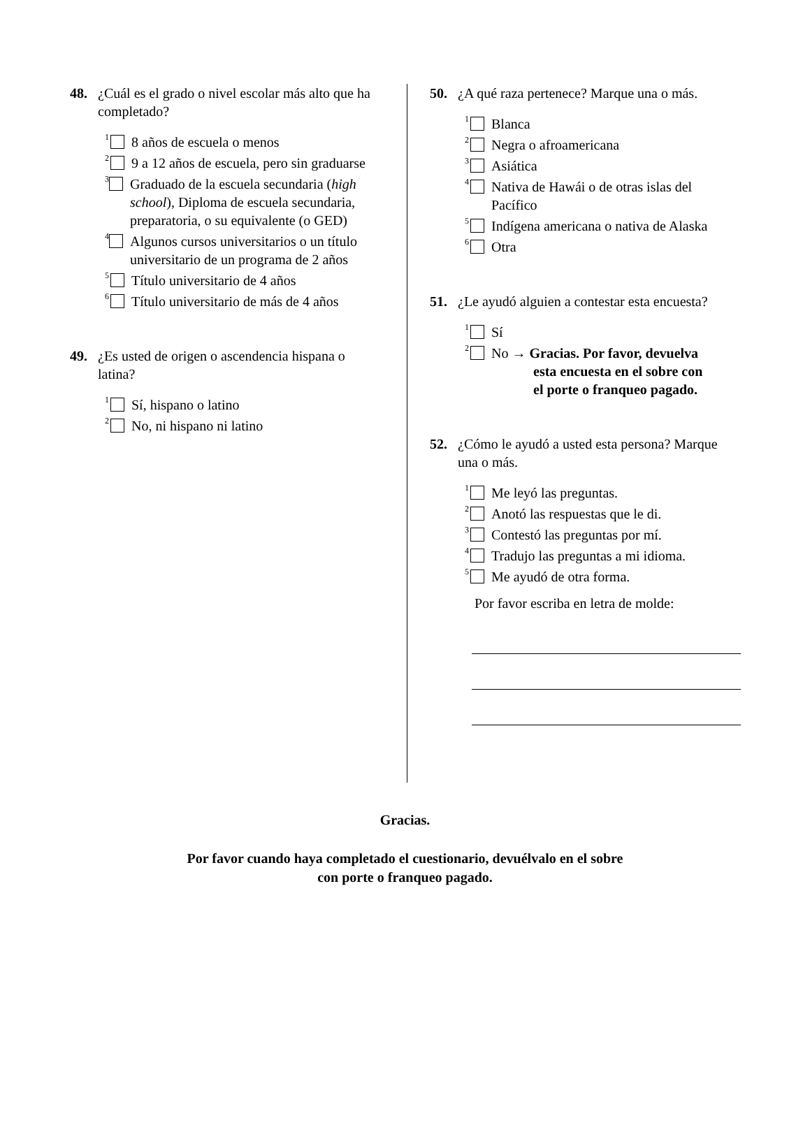48. ¿Cuál es el grado o nivel escolar más alto que ha completado?
<sup>1</sup> 8 años de escuela o menos
<sup>2</sup> 9 a 12 años de escuela, pero sin graduarse
<sup>3</sup> Graduado de la escuela secundaria (high school), Diploma de escuela secundaria, preparatoria, o su equivalente (o GED)
<sup>4</sup> Algunos cursos universitarios o un título universitario de un programa de 2 años
<sup>5</sup> Título universitario de 4 años
<sup>6</sup> Título universitario de más de 4 años
49. ¿Es usted de origen o ascendencia hispana o latina?
<sup>1</sup> Sí, hispano o latino
<sup>2</sup> No, ni hispano ni latino
50. ¿A qué raza pertenece? Marque una o más.
<sup>1</sup> Blanca
<sup>2</sup> Negra o afroamericana
<sup>3</sup> Asiática
<sup>4</sup> Nativa de Hawái o de otras islas del Pacífico
<sup>5</sup> Indígena americana o nativa de Alaska
<sup>6</sup> Otra
51. ¿Le ayudó alguien a contestar esta encuesta?
<sup>1</sup> Sí
<sup>2</sup> No → Gracias. Por favor, devuelva
esta encuesta en el sobre con
el porte o franqueo pagado.
52. ¿Cómo le ayudó a usted esta persona? Marque una o más.
<sup>1</sup> Me leyó las preguntas.
<sup>2</sup> Anotó las respuestas que le di.
<sup>3</sup> Contestó las preguntas por mí.
<sup>4</sup> Tradujo las preguntas a mi idioma.
<sup>5</sup> Me ayudó de otra forma.
Por favor escriba en letra de molde:
Gracias.
Por favor cuando haya completado el cuestionario, devuélvalo en el sobre
con porte o franqueo pagado.